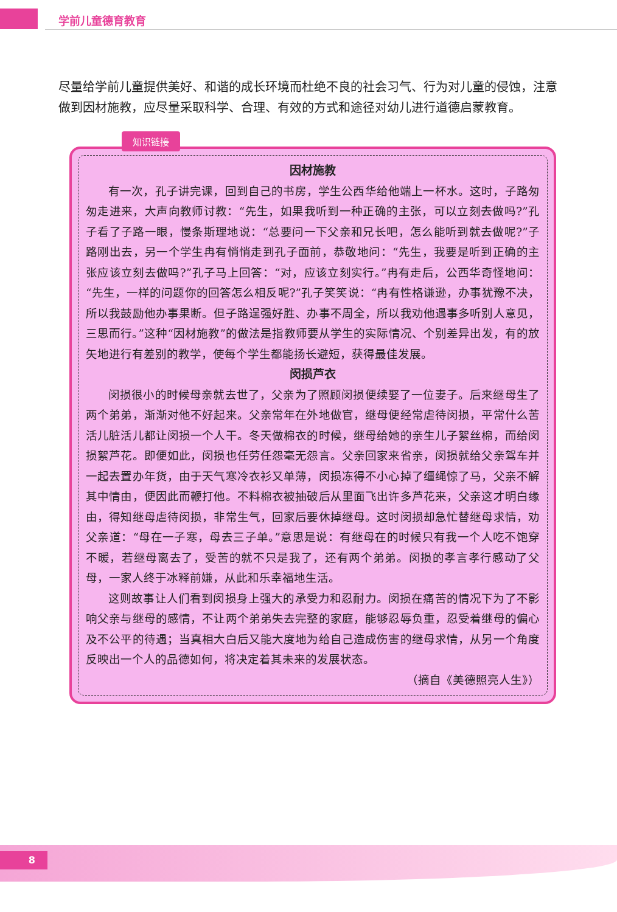学前儿童德育教育
尽量给学前儿童提供美好、和谐的成长环境而杜绝不良的社会习气、行为对儿童的侵蚀，注意做到因材施教，应尽量采取科学、合理、有效的方式和途径对幼儿进行道德启蒙教育。
知识链接
因材施教
有一次，孔子讲完课，回到自己的书房，学生公西华给他端上一杯水。这时，子路匆匆走进来，大声向教师讨教：“先生，如果我听到一种正确的主张，可以立刻去做吗?”孔子看了子路一眼，慢条斯理地说：“总要问一下父亲和兄长吧，怎么能听到就去做呢?”子路刚出去，另一个学生冉有悄悄走到孔子面前，恭敬地问：“先生，我要是听到正确的主张应该立刻去做吗?”孔子马上回答：“对，应该立刻实行。”冉有走后，公西华奇怪地问：“先生，一样的问题你的回答怎么相反呢?”孔子笑笑说：“冉有性格谦逊，办事犹豫不决，所以我鼓励他办事果断。但子路逞强好胜、办事不周全，所以我劝他遇事多听别人意见，三思而行。”这种“因材施教”的做法是指教师要从学生的实际情况、个别差异出发，有的放矢地进行有差别的教学，使每个学生都能扬长避短，获得最佳发展。
闵损芦衣
闵损很小的时候母亲就去世了，父亲为了照顾闵损便续娶了一位妻子。后来继母生了两个弟弟，渐渐对他不好起来。父亲常年在外地做官，继母便经常虐待闵损，平常什么苦活儿脏活儿都让闵损一个人干。冬天做棉衣的时候，继母给她的亲生儿子絮丝棉，而给闵损絮芦花。即便如此，闵损也任劳任怨毫无怨言。父亲回家来省亲，闵损就给父亲驾车并一起去置办年货，由于天气寒冷衣衫又单薄，闵损冻得不小心掉了缰绳惊了马，父亲不解其中情由，便因此而鞭打他。不料棉衣被抽破后从里面飞出许多芦花来，父亲这才明白缘由，得知继母虐待闵损，非常生气，回家后要休掉继母。这时闵损却急忙替继母求情，劝父亲道：“母在一子寒，母去三子单。”意思是说：有继母在的时候只有我一个人吃不饱穿不暖，若继母离去了，受苦的就不只是我了，还有两个弟弟。闵损的孝言孝行感动了父母，一家人终于冰释前嫌，从此和乐幸福地生活。
这则故事让人们看到闵损身上强大的承受力和忍耐力。闵损在痛苦的情况下为了不影响父亲与继母的感情，不让两个弟弟失去完整的家庭，能够忍辱负重，忍受着继母的偏心及不公平的待遇；当真相大白后又能大度地为给自己造成伤害的继母求情，从另一个角度反映出一个人的品德如何，将决定着其未来的发展状态。
（摘自《美德照亮人生》）
8